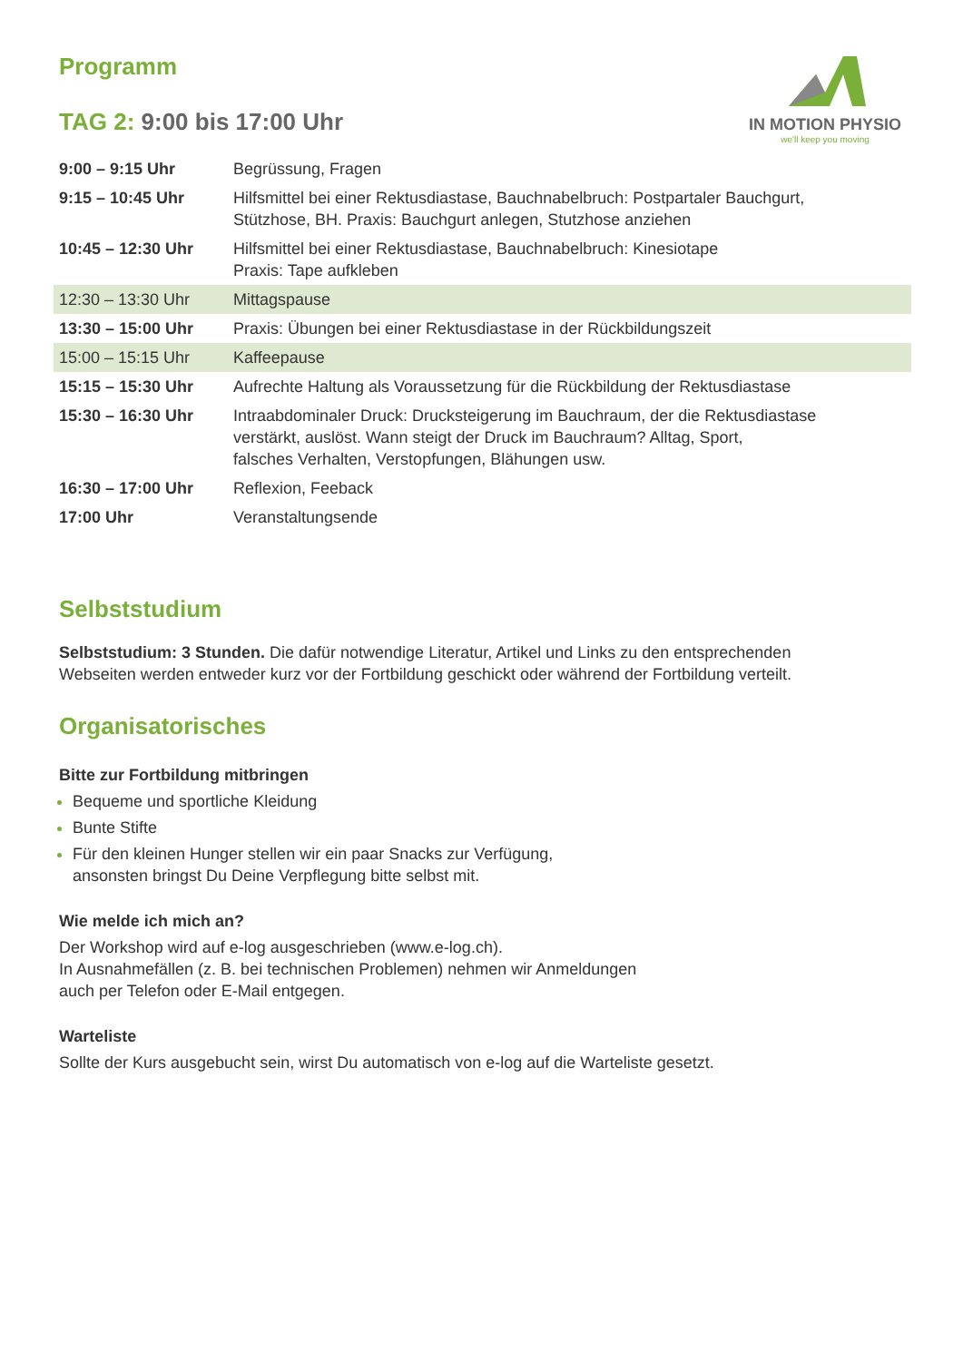Programm
IN MOTION PHYSIO
we'll keep you moving
TAG 2: 9:00 bis 17:00 Uhr
| 9:00 – 9:15 Uhr | Begrüssung, Fragen |
| 9:15 – 10:45 Uhr | Hilfsmittel bei einer Rektusdiastase, Bauchnabelbruch: Postpartaler Bauchgurt, Stützhose, BH. Praxis: Bauchgurt anlegen, Stutzhose anziehen |
| 10:45 – 12:30 Uhr | Hilfsmittel bei einer Rektusdiastase, Bauchnabelbruch: Kinesiotape Praxis: Tape aufkleben |
| 12:30 – 13:30 Uhr | Mittagspause |
| 13:30 – 15:00 Uhr | Praxis: Übungen bei einer Rektusdiastase in der Rückbildungszeit |
| 15:00 – 15:15 Uhr | Kaffeepause |
| 15:15 – 15:30 Uhr | Aufrechte Haltung als Voraussetzung für die Rückbildung der Rektusdiastase |
| 15:30 – 16:30 Uhr | Intraabdominaler Druck: Drucksteigerung im Bauchraum, der die Rektusdiastase verstärkt, auslöst. Wann steigt der Druck im Bauchraum? Alltag, Sport, falsches Verhalten, Verstopfungen, Blähungen usw. |
| 16:30 – 17:00 Uhr | Reflexion, Feeback |
| 17:00 Uhr | Veranstaltungsende |
Selbststudium
Selbststudium: 3 Stunden. Die dafür notwendige Literatur, Artikel und Links zu den entsprechenden
Webseiten werden entweder kurz vor der Fortbildung geschickt oder während der Fortbildung verteilt.
Organisatorisches
Bitte zur Fortbildung mitbringen
Bequeme und sportliche Kleidung
Bunte Stifte
Für den kleinen Hunger stellen wir ein paar Snacks zur Verfügung,
ansonsten bringst Du Deine Verpflegung bitte selbst mit.
Wie melde ich mich an?
Der Workshop wird auf e-log ausgeschrieben (www.e-log.ch).
In Ausnahmefällen (z. B. bei technischen Problemen) nehmen wir Anmeldungen
auch per Telefon oder E-Mail entgegen.
Warteliste
Sollte der Kurs ausgebucht sein, wirst Du automatisch von e-log auf die Warteliste gesetzt.